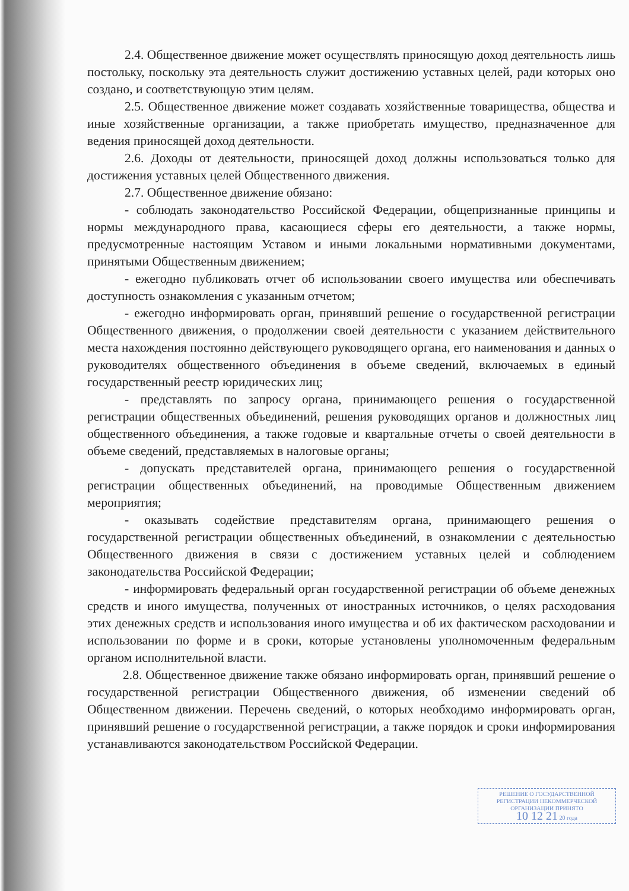2.4. Общественное движение может осуществлять приносящую доход деятельность лишь постольку, поскольку эта деятельность служит достижению уставных целей, ради которых оно создано, и соответствующую этим целям.
2.5. Общественное движение может создавать хозяйственные товарищества, общества и иные хозяйственные организации, а также приобретать имущество, предназначенное для ведения приносящей доход деятельности.
2.6. Доходы от деятельности, приносящей доход должны использоваться только для достижения уставных целей Общественного движения.
2.7. Общественное движение обязано:
- соблюдать законодательство Российской Федерации, общепризнанные принципы и нормы международного права, касающиеся сферы его деятельности, а также нормы, предусмотренные настоящим Уставом и иными локальными нормативными документами, принятыми Общественным движением;
- ежегодно публиковать отчет об использовании своего имущества или обеспечивать доступность ознакомления с указанным отчетом;
- ежегодно информировать орган, принявший решение о государственной регистрации Общественного движения, о продолжении своей деятельности с указанием действительного места нахождения постоянно действующего руководящего органа, его наименования и данных о руководителях общественного объединения в объеме сведений, включаемых в единый государственный реестр юридических лиц;
- представлять по запросу органа, принимающего решения о государственной регистрации общественных объединений, решения руководящих органов и должностных лиц общественного объединения, а также годовые и квартальные отчеты о своей деятельности в объеме сведений, представляемых в налоговые органы;
- допускать представителей органа, принимающего решения о государственной регистрации общественных объединений, на проводимые Общественным движением мероприятия;
- оказывать содействие представителям органа, принимающего решения о государственной регистрации общественных объединений, в ознакомлении с деятельностью Общественного движения в связи с достижением уставных целей и соблюдением законодательства Российской Федерации;
- информировать федеральный орган государственной регистрации об объеме денежных средств и иного имущества, полученных от иностранных источников, о целях расходования этих денежных средств и использования иного имущества и об их фактическом расходовании и использовании по форме и в сроки, которые установлены уполномоченным федеральным органом исполнительной власти.
2.8. Общественное движение также обязано информировать орган, принявший решение о государственной регистрации Общественного движения, об изменении сведений об Общественном движении. Перечень сведений, о которых необходимо информировать орган, принявший решение о государственной регистрации, а также порядок и сроки информирования устанавливаются законодательством Российской Федерации.
РЕШЕНИЕ О ГОСУДАРСТВЕННОЙ
РЕГИСТРАЦИИ НЕКОММЕРЧЕСКОЙ
ОРГАНИЗАЦИИ ПРИНЯТО
10 12 21 20 года